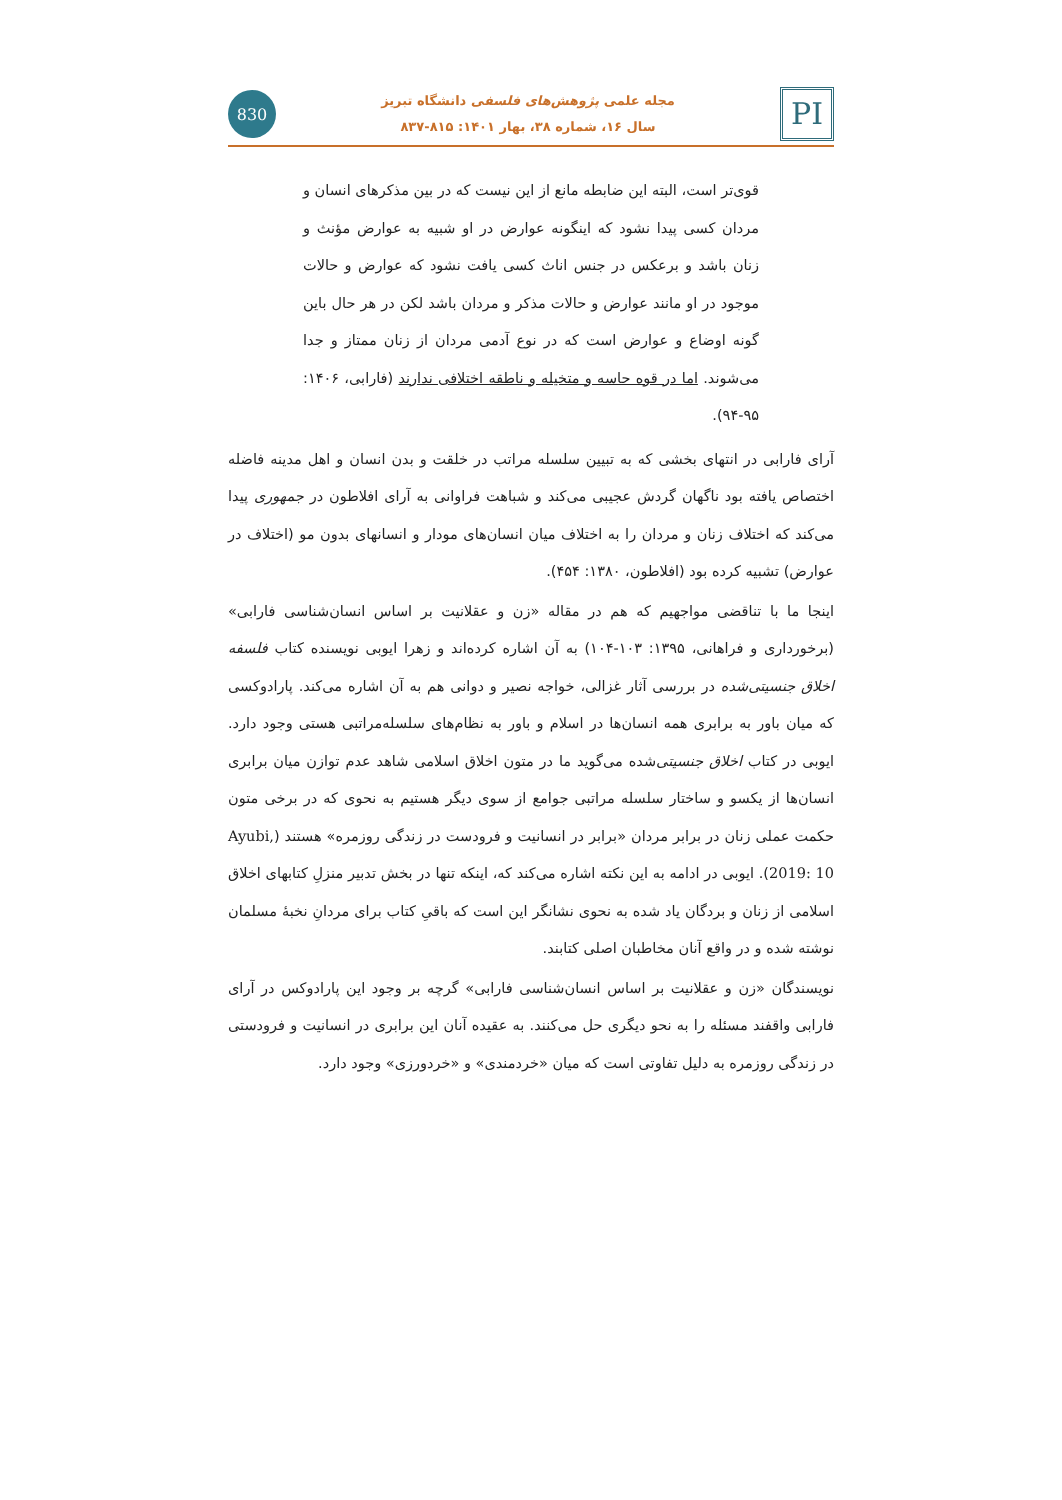830
مجله علمی پژوهش‌های فلسفی دانشگاه تبریز
سال ۱۶، شماره ۳۸، بهار ۱۴۰۱: ۸۱۵-۸۳۷
PI
قوی‌تر است، البته این ضابطه مانع از این نیست که در بین مذکرهای انسان و مردان کسی پیدا نشود که اینگونه عوارض در او شبیه به عوارض مؤنث و زنان باشد و برعکس در جنس اناث کسی یافت نشود که عوارض و حالات موجود در او مانند عوارض و حالات مذکر و مردان باشد لکن در هر حال باین گونه اوضاع و عوارض است که در نوع آدمی مردان از زنان ممتاز و جدا می‌شوند. اما در قوه حاسه و متخیله و ناطقه اختلافی ندارند (فارابی، ۱۴۰۶: ۹۵-۹۴).
آرای فارابی در انتهای بخشی که به تبیین سلسله مراتب در خلقت و بدن انسان و اهل مدینه فاضله اختصاص یافته بود ناگهان گردش عجیبی می‌کند و شباهت فراوانی به آرای افلاطون در جمهوری پیدا می‌کند که اختلاف زنان و مردان را به اختلاف میان انسان‌های مودار و انسانهای بدون مو (اختلاف در عوارض) تشبیه کرده بود (افلاطون، ۱۳۸۰: ۴۵۴).
اینجا ما با تناقضی مواجهیم که هم در مقاله «زن و عقلانیت بر اساس انسان‌شناسی فارابی» (برخورداری و فراهانی، ۱۳۹۵: ۱۰۳-۱۰۴) به آن اشاره کرده‌اند و زهرا ایوبی نویسنده کتاب فلسفه اخلاق جنسیتی‌شده در بررسی آثار غزالی، خواجه نصیر و دوانی هم به آن اشاره می‌کند. پارادوکسی که میان باور به برابری همه انسان‌ها در اسلام و باور به نظام‌های سلسله‌مراتبی هستی وجود دارد. ایوبی در کتاب اخلاق جنسیتی‌شده می‌گوید ما در متون اخلاق اسلامی شاهد عدم توازن میان برابری انسان‌ها از یکسو و ساختار سلسله مراتبی جوامع از سوی دیگر هستیم به نحوی که در برخی متون حکمت عملی زنان در برابر مردان «برابر در انسانیت و فرودست در زندگی روزمره» هستند (Ayubi, 2019: 10). ایوبی در ادامه به این نکته اشاره می‌کند که، اینکه تنها در بخش تدبیر منزلِ کتابهای اخلاق اسلامی از زنان و بردگان یاد شده به نحوی نشانگر این است که باقیِ کتاب برای مردانِ نخبۀ مسلمان نوشته شده و در واقع آنان مخاطبان اصلی کتابند.
نویسندگان «زن و عقلانیت بر اساس انسان‌شناسی فارابی» گرچه بر وجود این پارادوکس در آرای فارابی واقفند مسئله را به نحو دیگری حل می‌کنند. به عقیده آنان این برابری در انسانیت و فرودستی در زندگی روزمره به دلیل تفاوتی است که میان «خردمندی» و «خردورزی» وجود دارد.